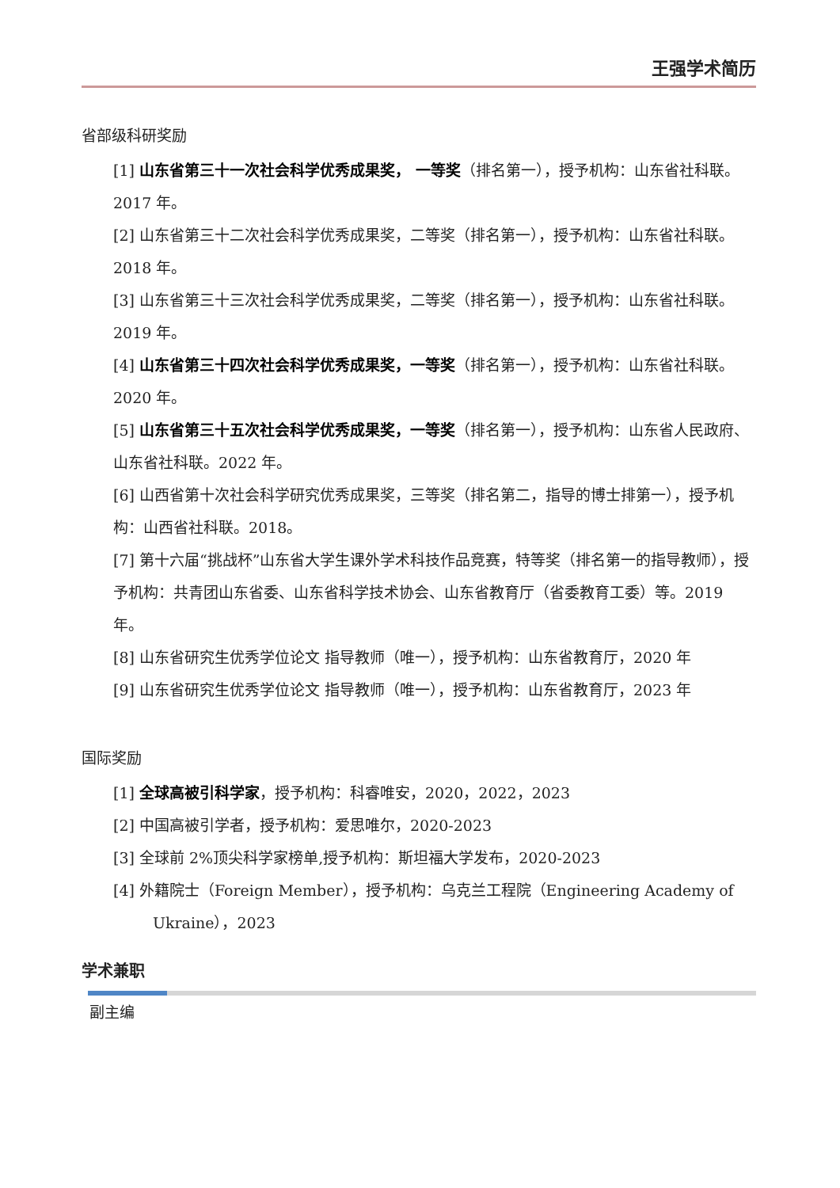王强学术简历
省部级科研奖励
[1] 山东省第三十一次社会科学优秀成果奖， 一等奖（排名第一），授予机构：山东省社科联。2017 年。
[2] 山东省第三十二次社会科学优秀成果奖，二等奖（排名第一），授予机构：山东省社科联。2018 年。
[3] 山东省第三十三次社会科学优秀成果奖，二等奖（排名第一），授予机构：山东省社科联。2019 年。
[4] 山东省第三十四次社会科学优秀成果奖，一等奖（排名第一），授予机构：山东省社科联。2020 年。
[5] 山东省第三十五次社会科学优秀成果奖，一等奖（排名第一），授予机构：山东省人民政府、山东省社科联。2022 年。
[6] 山西省第十次社会科学研究优秀成果奖，三等奖（排名第二，指导的博士排第一），授予机构：山西省社科联。2018。
[7] 第十六届“挑战杯”山东省大学生课外学术科技作品竞赛，特等奖（排名第一的指导教师），授予机构：共青团山东省委、山东省科学技术协会、山东省教育厅（省委教育工委）等。2019 年。
[8] 山东省研究生优秀学位论文 指导教师（唯一），授予机构：山东省教育厅，2020 年
[9] 山东省研究生优秀学位论文 指导教师（唯一），授予机构：山东省教育厅，2023 年
国际奖励
[1] 全球高被引科学家，授予机构：科睿唯安，2020，2022，2023
[2] 中国高被引学者，授予机构：爱思唯尔，2020-2023
[3] 全球前 2%顶尖科学家榜单,授予机构：斯坦福大学发布，2020-2023
[4] 外籍院士（Foreign Member），授予机构：乌克兰工程院（Engineering Academy of Ukraine），2023
学术兼职
副主编